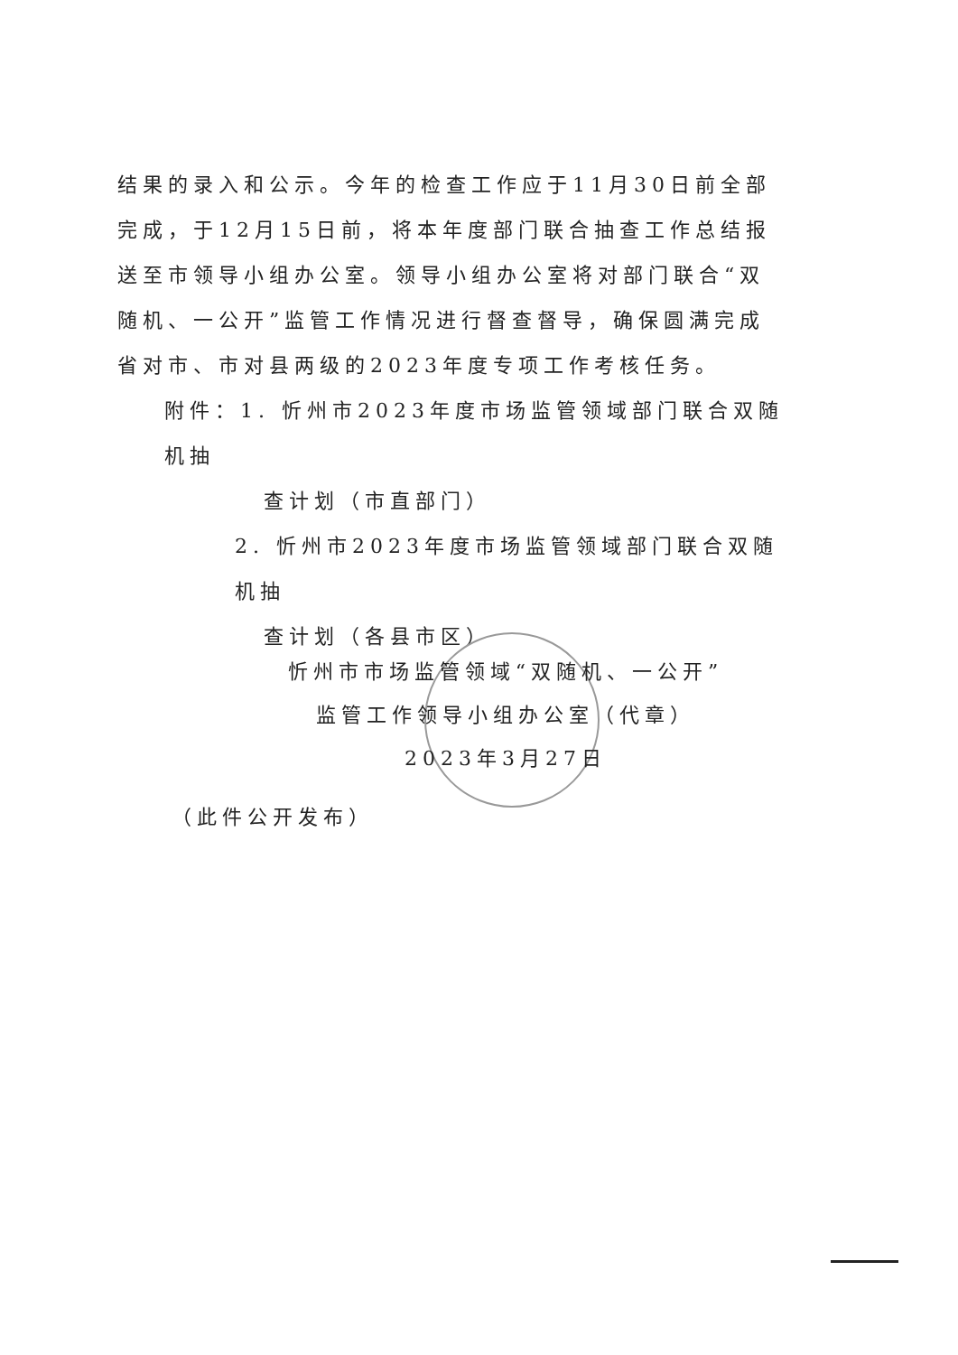结果的录入和公示。今年的检查工作应于11月30日前全部完成，于12月15日前，将本年度部门联合抽查工作总结报送至市领导小组办公室。领导小组办公室将对部门联合“双随机、一公开”监管工作情况进行督查督导，确保圆满完成省对市、市对县两级的2023年度专项工作考核任务。
附件：1. 忻州市2023年度市场监管领域部门联合双随机抽
查计划（市直部门）
2. 忻州市2023年度市场监管领域部门联合双随机抽
查计划（各县市区）
忻州市市场监管领域“双随机、一公开”
监管工作领导小组办公室（代章）
2023年3月27日
（此件公开发布）